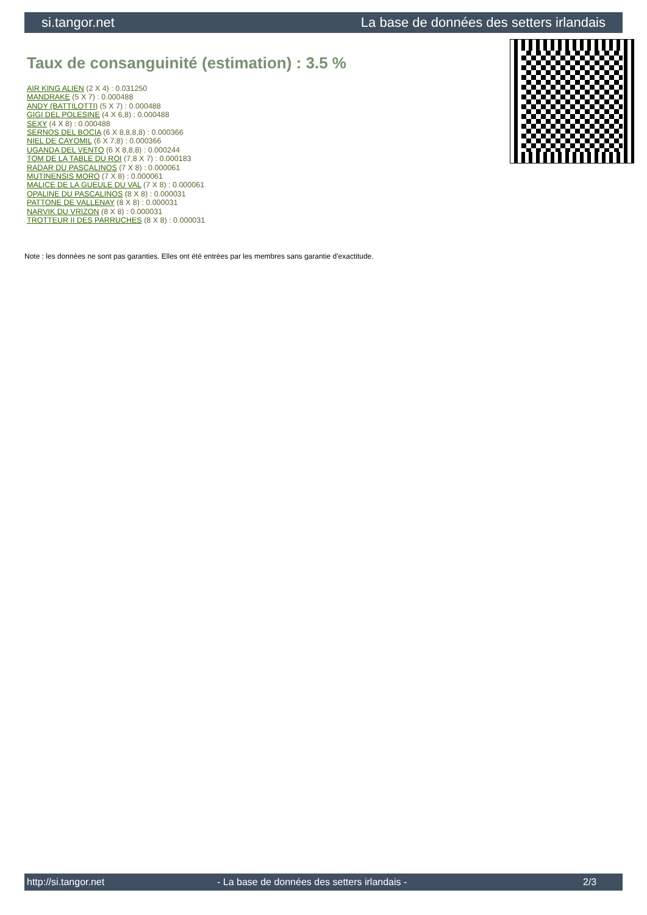si.tangor.net La base de données des setters irlandais
Taux de consanguinité (estimation) : 3.5 %
AIR KING ALIEN (2 X 4) : 0.031250
MANDRAKE (5 X 7) : 0.000488
ANDY (BATTILOTTI) (5 X 7) : 0.000488
GIGI DEL POLESINE (4 X 6,8) : 0.000488
SEXY (4 X 8) : 0.000488
SERNOS DEL BOCIA (6 X 8,8,8,8) : 0.000366
NIEL DE CAYOMIL (6 X 7,8) : 0.000366
UGANDA DEL VENTO (6 X 8,8,8) : 0.000244
TOM DE LA TABLE DU ROI (7,8 X 7) : 0.000183
RADAR DU PASCALINOS (7 X 8) : 0.000061
MUTINENSIS MORO (7 X 8) : 0.000061
MALICE DE LA GUEULE DU VAL (7 X 8) : 0.000061
OPALINE DU PASCALINOS (8 X 8) : 0.000031
PATTONE DE VALLENAY (8 X 8) : 0.000031
NARVIK DU VRIZON (8 X 8) : 0.000031
TROTTEUR II DES PARRUCHES (8 X 8) : 0.000031
Note : les données ne sont pas garanties. Elles ont été entrées par les membres sans garantie d'exactitude.
http://si.tangor.net - La base de données des setters irlandais - 2/3